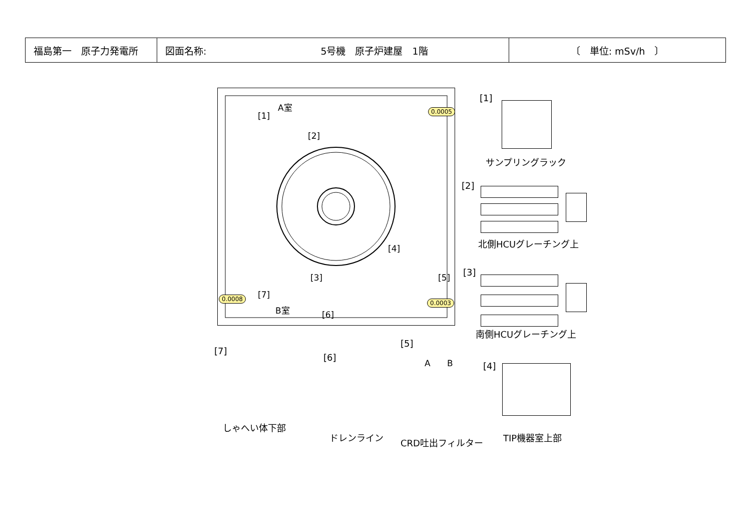| 福島第一 原子力発電所 | 図面名称: 5号機 原子炉建屋 1階 | 〔 単位: mSv/h 〕 |
A室
[1]
[2]
0.0005
[4]
[3] [5]
[7] 0.0008
0.0003
B室
[6]
[1]
サンプリングラック
[2]
北側HCUグレーチング上
[3]
南側HCUグレーチング上
[7]
[6]
[5]
A B [4]
しゃへい体下部
ドレンライン CRD吐出フィルター TIP機器室上部